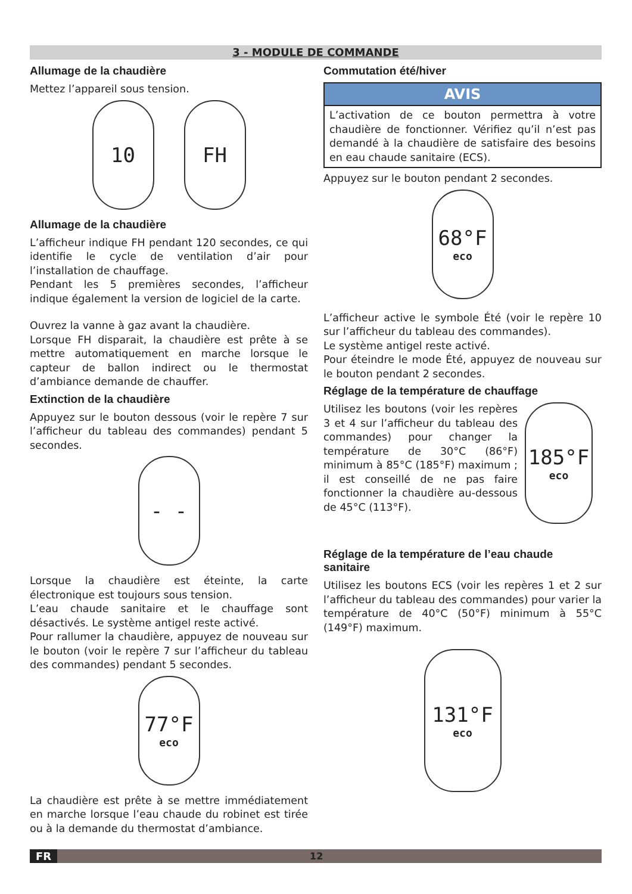3 - MODULE DE COMMANDE
Allumage de la chaudière
Mettez l’appareil sous tension.
10 FH
Allumage de la chaudière
L’afficheur indique FH pendant 120 secondes, ce qui identifie le cycle de ventilation d’air pour l’installation de chauffage.
Pendant les 5 premières secondes, l’afficheur indique également la version de logiciel de la carte.
Ouvrez la vanne à gaz avant la chaudière.
Lorsque FH disparait, la chaudière est prête à se mettre automatiquement en marche lorsque le capteur de ballon indirect ou le thermostat d’ambiance demande de chauffer.
Extinction de la chaudière
Appuyez sur le bouton dessous (voir le repère 7 sur l’afficheur du tableau des commandes) pendant 5 secondes.
- -
Lorsque la chaudière est éteinte, la carte électronique est toujours sous tension.
L’eau chaude sanitaire et le chauffage sont désactivés. Le système antigel reste activé.
Pour rallumer la chaudière, appuyez de nouveau sur le bouton (voir le repère 7 sur l’afficheur du tableau des commandes) pendant 5 secondes.
77°F
eco
La chaudière est prête à se mettre immédiatement en marche lorsque l’eau chaude du robinet est tirée ou à la demande du thermostat d’ambiance.
Commutation été/hiver
AVIS
L’activation de ce bouton permettra à votre chaudière de fonctionner. Vérifiez qu’il n’est pas demandé à la chaudière de satisfaire des besoins en eau chaude sanitaire (ECS).
Appuyez sur le bouton pendant 2 secondes.
68°F
eco
L’afficheur active le symbole Été (voir le repère 10 sur l’afficheur du tableau des commandes).
Le système antigel reste activé.
Pour éteindre le mode Été, appuyez de nouveau sur le bouton pendant 2 secondes.
Réglage de la température de chauffage
Utilisez les boutons (voir les repères 3 et 4 sur l’afficheur du tableau des commandes) pour changer la température de 30°C (86°F) minimum à 85°C (185°F) maximum ; il est conseillé de ne pas faire fonctionner la chaudière au-dessous de 45°C (113°F).
185°F
eco
Réglage de la température de l’eau chaude sanitaire
Utilisez les boutons ECS (voir les repères 1 et 2 sur l’afficheur du tableau des commandes) pour varier la température de 40°C (50°F) minimum à 55°C (149°F) maximum.
131°F
eco
FR 12